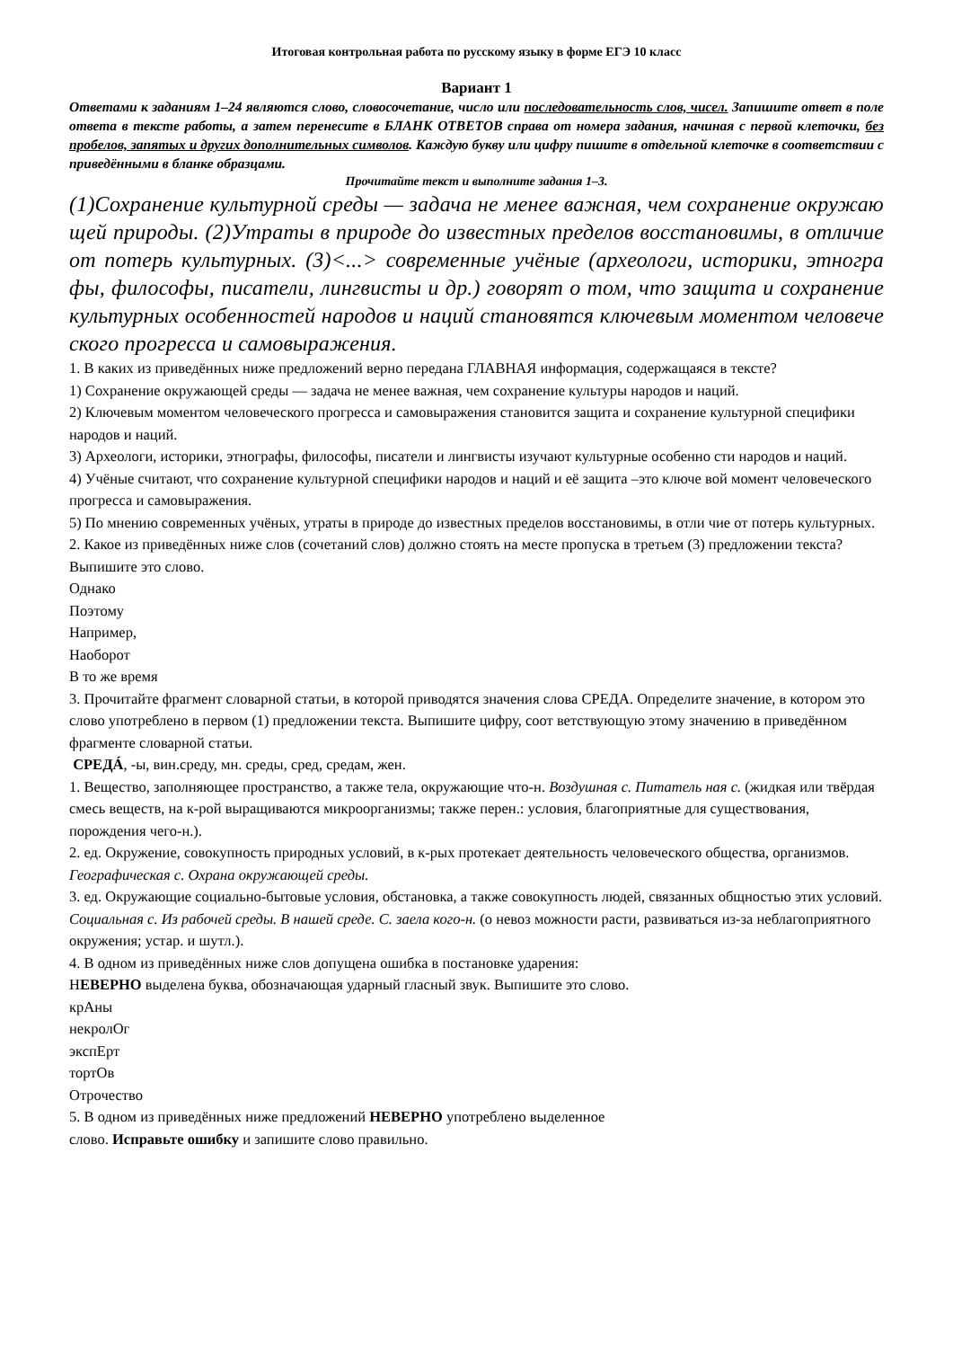Итоговая контрольная работа по русскому языку в форме ЕГЭ 10 класс
Вариант 1
Ответами к заданиям 1–24 являются слово, словосочетание, число или последовательность слов, чисел. Запишите ответ в поле ответа в тексте работы, а затем перенесите в БЛАНК ОТВЕТОВ справа от номера задания, начиная с первой клеточки, без пробелов, запятых и других дополнительных символов. Каждую букву или цифру пишите в отдельной клеточке в соответствии с приведёнными в бланке образцами.
Прочитайте текст и выполните задания 1–3.
(1)Сохранение культурной среды — задача не менее важная, чем сохранение окружаю щей природы. (2)Утраты в природе до известных пределов восстановимы, в отличие от потерь культурных. (3)<...> современные учёные (археологи, историки, этногра фы, философы, писатели, лингвисты и др.) говорят о том, что защита и сохранение культурных особенностей народов и наций становятся ключевым моментом человече ского прогресса и самовыражения.
1. В каких из приведённых ниже предложений верно передана ГЛАВНАЯ информация, содержащаяся в тексте?
1) Сохранение окружающей среды — задача не менее важная, чем сохранение культуры народов и наций.
2) Ключевым моментом человеческого прогресса и самовыражения становится защита и сохранение культурной специфики народов и наций.
3) Археологи, историки, этнографы, философы, писатели и лингвисты изучают культурные особенно сти народов и наций.
4) Учёные считают, что сохранение культурной специфики народов и наций и её защита –это ключе вой момент человеческого прогресса и самовыражения.
5) По мнению современных учёных, утраты в природе до известных пределов восстановимы, в отли чие от потерь культурных.
2. Какое из приведённых ниже слов (сочетаний слов) должно стоять на месте пропуска в третьем (3) предложении текста? Выпишите это слово.
Однако
Поэтому
Например,
Наоборот
В то же время
3. Прочитайте фрагмент словарной статьи, в которой приводятся значения слова СРЕДА. Определите значение, в котором это слово употреблено в первом (1) предложении текста. Выпишите цифру, соот ветствующую этому значению в приведённом фрагменте словарной статьи.
СРЕДÁ, -ы, вин.среду, мн. среды, сред, средам, жен.
1. Вещество, заполняющее пространство, а также тела, окружающие что-н. Воздушная с. Питатель ная с. (жидкая или твёрдая смесь веществ, на к-рой выращиваются микроорганизмы; также перен.: условия, благоприятные для существования, порождения чего-н.).
2. ед. Окружение, совокупность природных условий, в к-рых протекает деятельность человеческого общества, организмов. Географическая с. Охрана окружающей среды.
3. ед. Окружающие социально-бытовые условия, обстановка, а также совокупность людей, связанных общностью этих условий. Социальная с. Из рабочей среды. В нашей среде. С. заела кого-н. (о невоз можности расти, развиваться из-за неблагоприятного окружения; устар. и шутл.).
4. В одном из приведённых ниже слов допущена ошибка в постановке ударения:
НЕВЕРНО выделена буква, обозначающая ударный гласный звук. Выпишите это слово.
крАны
некролОг
экспЕрт
тортОв
Отрочество
5. В одном из приведённых ниже предложений НЕВЕРНО употреблено выделенное
слово. Исправьте ошибку и запишите слово правильно.